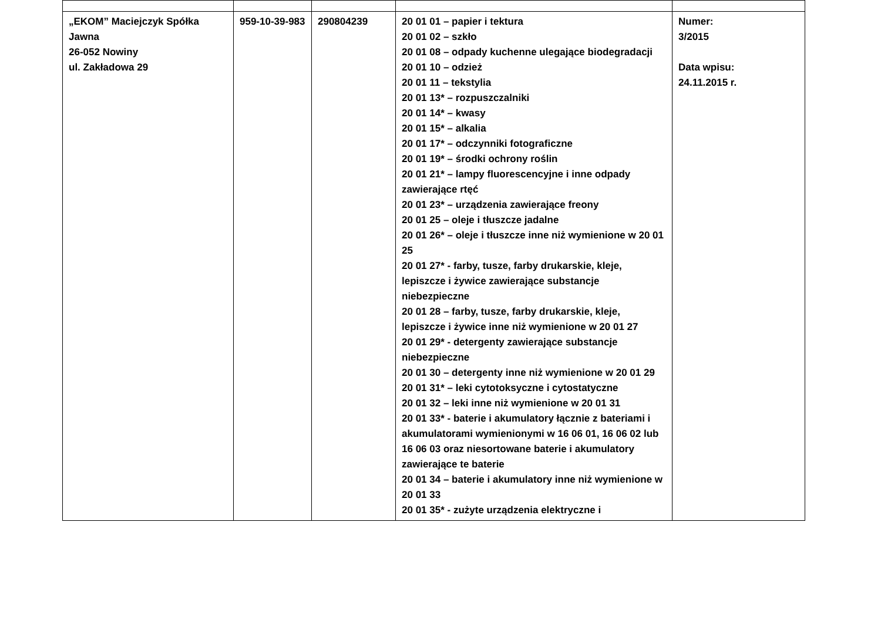| „EKOM” Maciejczyk Spółka Jawna 26-052 Nowiny ul. Zakładowa 29 | 959-10-39-983 | 290804239 | 20 01 01 – papier i tektura 20 01 02 – szkło 20 01 08 – odpady kuchenne ulegające biodegradacji 20 01 10 – odzież 20 01 11 – tekstylia 20 01 13* – rozpuszczalniki 20 01 14* – kwasy 20 01 15* – alkalia 20 01 17* – odczynniki fotograficzne 20 01 19* – środki ochrony roślin 20 01 21* – lampy fluorescencyjne i inne odpady zawierające rtęć 20 01 23* – urządzenia zawierające freony 20 01 25 – oleje i tłuszcze jadalne 20 01 26* – oleje i tłuszcze inne niż wymienione w 20 01 25 20 01 27* - farby, tusze, farby drukarskie, kleje, lepiszcze i żywice zawierające substancje niebezpieczne 20 01 28 – farby, tusze, farby drukarskie, kleje, lepiszcze i żywice inne niż wymienione w 20 01 27 20 01 29* - detergenty zawierające substancje niebezpieczne 20 01 30 – detergenty inne niż wymienione w 20 01 29 20 01 31* – leki cytotoksyczne i cytostatyczne 20 01 32 – leki inne niż wymienione w 20 01 31 20 01 33* - baterie i akumulatory łącznie z bateriami i akumulatorami wymienionymi w 16 06 01, 16 06 02 lub 16 06 03 oraz niesortowane baterie i akumulatory zawierające te baterie 20 01 34 – baterie i akumulatory inne niż wymienione w 20 01 33 20 01 35* - zużyte urządzenia elektryczne i | Numer: 3/2015 Data wpisu: 24.11.2015 r. |